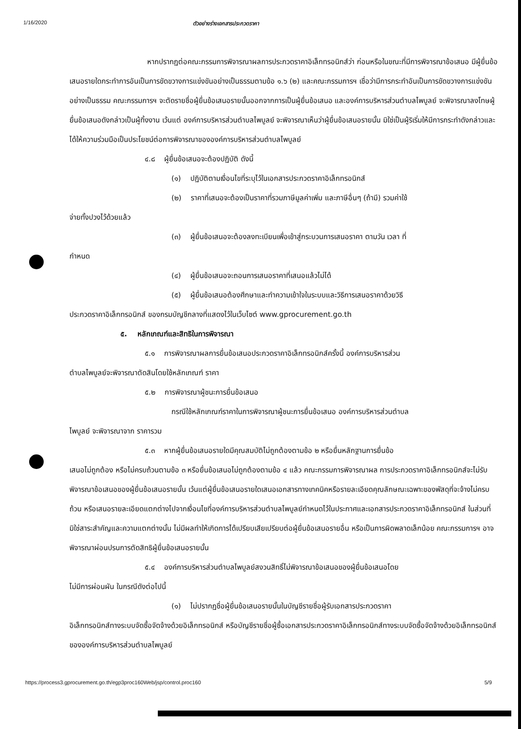1/16/2020 ตัวอย่างร่างเอกสารประกวดราคา
หากปรากฏต่อคณะกรรมการพิจารณาผลการประกวดราคาอิเล็กทรอนิกส์ว่า ก่อนหรือในขณะที่มีการพิจารณาข้อเสนอ มีผู้ยื่นข้อเสนอรายใดกระทำการอันเป็นการขัดขวางการแข่งขันอย่างเป็นธรรมตามข้อ ๑.๖ (๒) และคณะกรรมการฯ เชื่อว่ามีการกระทำอันเป็นการขัดขวางการแข่งขันอย่างเป็นธรรม คณะกรรมการฯ จะตัดรายชื่อผู้ยื่นข้อเสนอรายนั้นออกจากการเป็นผู้ยื่นข้อเสนอ และองค์การบริหารส่วนตำบลไพบูลย์ จะพิจารณาลงโทษผู้ยื่นข้อเสนอดังกล่าวเป็นผู้ทิ้งงาน เว้นแต่ องค์การบริหารส่วนตำบลไพบูลย์ จะพิจารณาเห็นว่าผู้ยื่นข้อเสนอรายนั้น มิใช่เป็นผู้ริเริ่มให้มีการกระทำดังกล่าวและได้ให้ความร่วมมือเป็นประโยชน์ต่อการพิจารณาขององค์การบริหารส่วนตำบลไพบูลย์
๔.๘ ผู้ยื่นข้อเสนอจะต้องปฏิบัติ ดังนี้
(๑) ปฏิบัติตามเงื่อนไขที่ระบุไว้ในเอกสารประกวดราคาอิเล็กทรอนิกส์
(๒) ราคาที่เสนอจะต้องเป็นราคาที่รวมภาษีมูลค่าเพิ่ม และภาษีอื่นๆ (ถ้ามี) รวมค่าใช้
จ่ายทั้งปวงไว้ด้วยแล้ว
(๓) ผู้ยื่นข้อเสนอจะต้องลงทะเบียนเพื่อเข้าสู่กระบวนการเสนอราคา ตามวัน เวลา ที่
กำหนด
(๔) ผู้ยื่นข้อเสนอจะถอนการเสนอราคาที่เสนอแล้วไม่ได้
(๕) ผู้ยื่นข้อเสนอต้องศึกษาและทำความเข้าใจในระบบและวิธีการเสนอราคาด้วยวิธี
ประกวดราคาอิเล็กทรอนิกส์ ของกรมบัญชีกลางที่แสดงไว้ในเว็บไซต์ www.gprocurement.go.th
๕. หลักเกณฑ์และสิทธิในการพิจารณา
๕.๑ การพิจารณาผลการยื่นข้อเสนอประกวดราคาอิเล็กทรอนิกส์ครั้งนี้ องค์การบริหารส่วน
ตำบลไพบูลย์จะพิจารณาตัดสินโดยใช้หลักเกณฑ์ ราคา
๕.๒ การพิจารณาผู้ชนะการยื่นข้อเสนอ
กรณีใช้หลักเกณฑ์ราคาในการพิจารณาผู้ชนะการยื่นข้อเสนอ องค์การบริหารส่วนตำบล
ไพบูลย์ จะพิจารณาจาก ราคารวม
๕.๓ หากผู้ยื่นข้อเสนอรายใดมีคุณสมบัติไม่ถูกต้องตามข้อ ๒ หรือยื่นหลักฐานการยื่นข้อ
เสนอไม่ถูกต้อง หรือไม่ครบถ้วนตามข้อ ๓ หรือยื่นข้อเสนอไม่ถูกต้องตามข้อ ๔ แล้ว คณะกรรมการพิจารณาผล การประกวดราคาอิเล็กทรอนิกส์จะไม่รับพิจารณาข้อเสนอของผู้ยื่นข้อเสนอรายนั้น เว้นแต่ผู้ยื่นข้อเสนอรายใดเสนอเอกสารทางเทคนิคหรือรายละเอียดคุณลักษณะเฉพาะของพัสดุที่จะจ้างไม่ครบถ้วน หรือเสนอรายละเอียดแตกต่างไปจากเงื่อนไขที่องค์การบริหารส่วนตำบลไพบูลย์กำหนดไว้ในประกาศและเอกสารประกวดราคาอิเล็กทรอนิกส์ ในส่วนที่มิใช่สาระสำคัญและความแตกต่างนั้น ไม่มีผลทำให้เกิดการได้เปรียบเสียเปรียบต่อผู้ยื่นข้อเสนอรายอื่น หรือเป็นการผิดพลาดเล็กน้อย คณะกรรมการฯ อาจพิจารณาผ่อนปรนการตัดสิทธิผู้ยื่นข้อเสนอรายนั้น
๕.๔ องค์การบริหารส่วนตำบลไพบูลย์สงวนสิทธิ์ไม่พิจารณาข้อเสนอของผู้ยื่นข้อเสนอโดย
ไม่มีการผ่อนผัน ในกรณีดังต่อไปนี้
(๑) ไม่ปรากฏชื่อผู้ยื่นข้อเสนอรายนั้นในบัญชีรายชื่อผู้รับเอกสารประกวดราคา
อิเล็กทรอนิกส์ทางระบบจัดซื้อจัดจ้างด้วยอิเล็กทรอนิกส์ หรือบัญชีรายชื่อผู้ซื้อเอกสารประกวดราคาอิเล็กทรอนิกส์ทางระบบจัดซื้อจัดจ้างด้วยอิเล็กทรอนิกส์ ขององค์การบริหารส่วนตำบลไพบูลย์
https://process3.gprocurement.go.th/egp3proc160Web/jsp/control.proc160 5/9